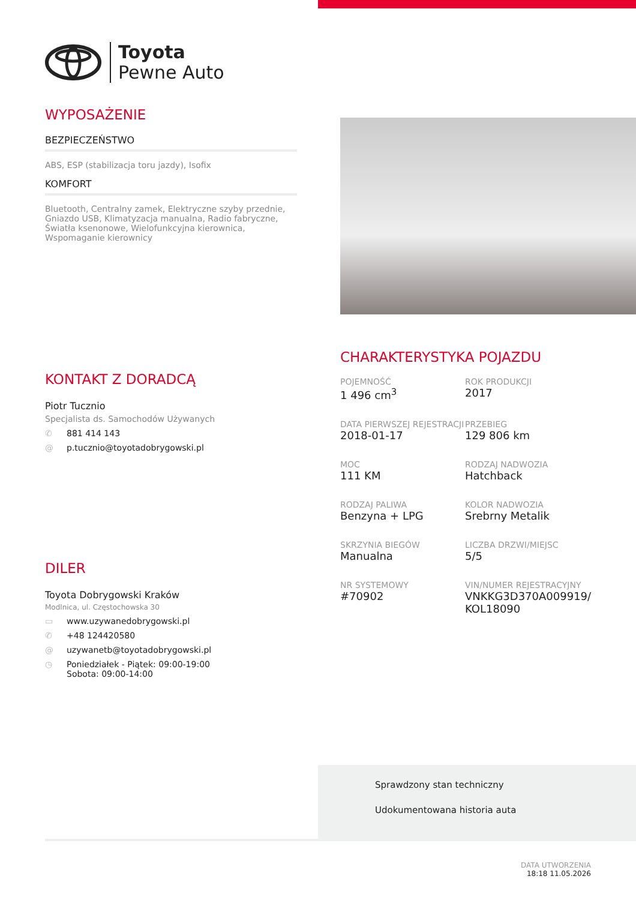Toyota
Pewne Auto
WYPOSAŻENIE
BEZPIECZEŃSTWO
ABS, ESP (stabilizacja toru jazdy), Isofix
KOMFORT
Bluetooth, Centralny zamek, Elektryczne szyby przednie, Gniazdo USB, Klimatyzacja manualna, Radio fabryczne, Światła ksenonowe, Wielofunkcyjna kierownica, Wspomaganie kierownicy
KONTAKT Z DORADCĄ
Piotr Tucznio
Specjalista ds. Samochodów Używanych
✆ 881 414 143
@ p.tucznio@toyotadobrygowski.pl
DILER
Toyota Dobrygowski Kraków
Modlnica, ul. Częstochowska 30
▭ www.uzywanedobrygowski.pl
✆ +48 124420580
@ uzywanetb@toyotadobrygowski.pl
◷ Poniedziałek - Piątek: 09:00-19:00
Sobota: 09:00-14:00
CHARAKTERYSTYKA POJAZDU
POJEMNOŚĆ
1 496 cm<sup>3</sup>
ROK PRODUKCJI
2017
DATA PIERWSZEJ REJESTRACJI
2018-01-17
PRZEBIEG
129 806 km
MOC
111 KM
RODZAJ NADWOZIA
Hatchback
RODZAJ PALIWA
Benzyna + LPG
KOLOR NADWOZIA
Srebrny Metalik
SKRZYNIA BIEGÓW
Manualna
LICZBA DRZWI/MIEJSC
5/5
NR SYSTEMOWY
#70902
VIN/NUMER REJESTRACYJNY
VNKKG3D370A009919/ KOL18090
Sprawdzony stan techniczny
Udokumentowana historia auta
DATA UTWORZENIA
18:18 11.05.2026